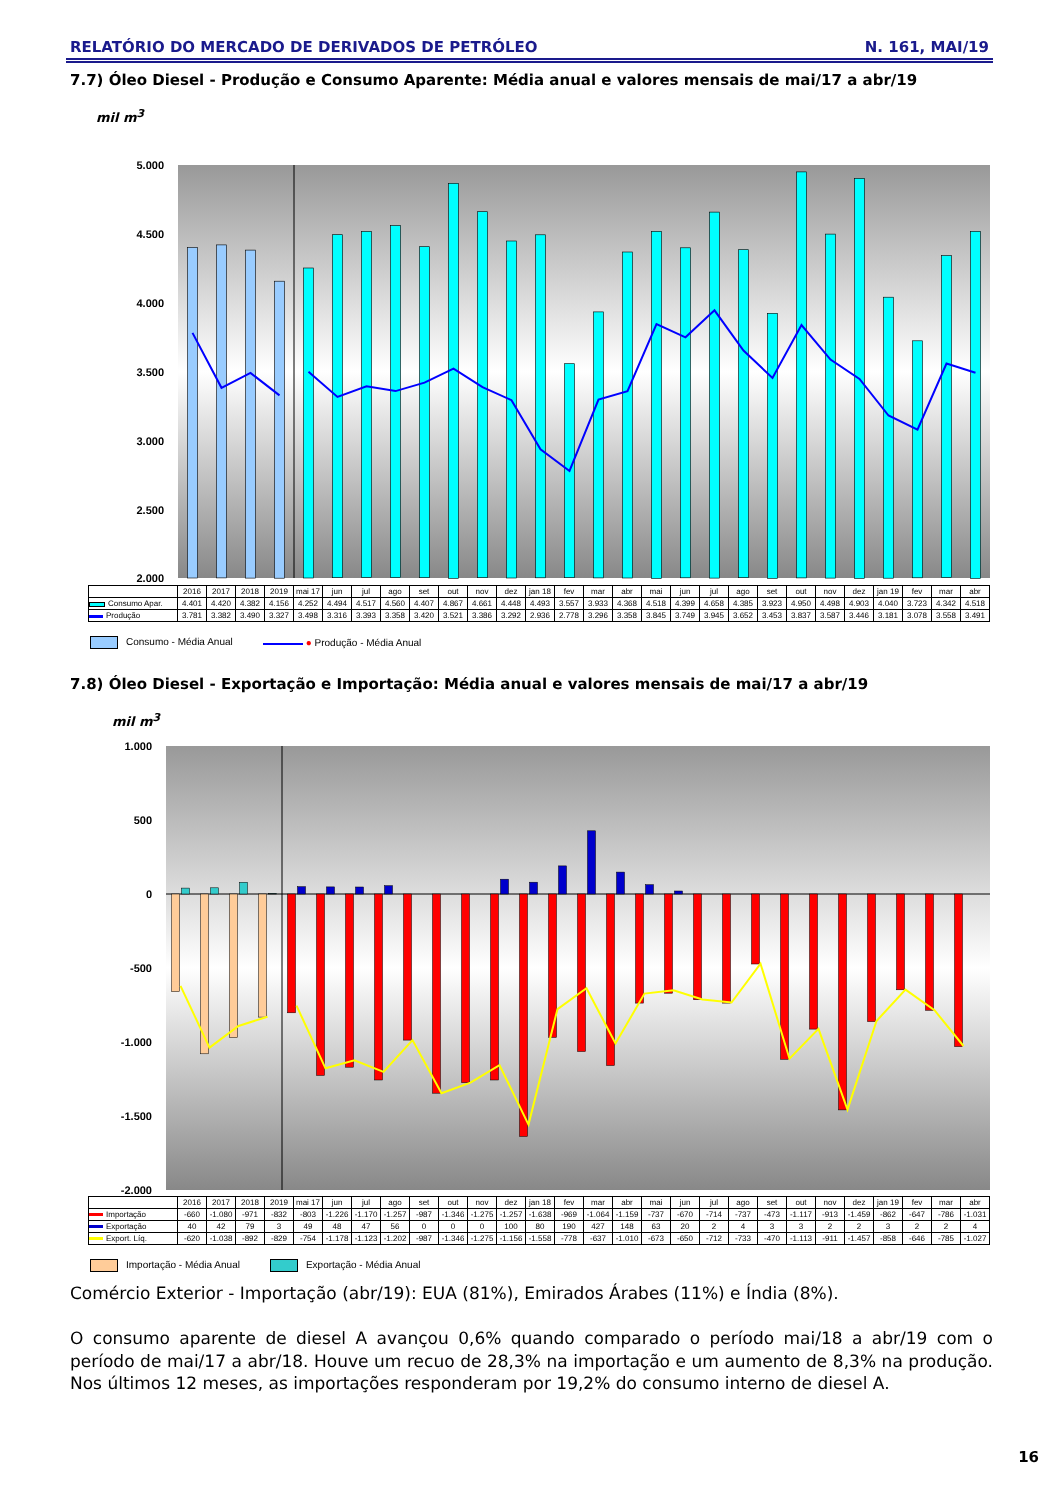RELATÓRIO DO MERCADO DE DERIVADOS DE PETRÓLEO N. 161, MAI/19
7.7) Óleo Diesel - Produção e Consumo Aparente: Média anual e valores mensais de mai/17 a abr/19
mil m<sup>3</sup>
5.000
4.500
4.000
3.500
3.000
2.500
2.000
| | 2016 | 2017 | 2018 | 2019 | mai 17 | jun | jul | ago | set | out | nov | dez | jan 18 | fev | mar | abr | mai | jun | jul | ago | set | out | nov | dez | jan 19 | fev | mar | abr |
| Consumo Apar. | 4.401 | 4.420 | 4.382 | 4.156 | 4.252 | 4.494 | 4.517 | 4.560 | 4.407 | 4.867 | 4.661 | 4.448 | 4.493 | 3.557 | 3.933 | 4.368 | 4.518 | 4.399 | 4.658 | 4.385 | 3.923 | 4.950 | 4.498 | 4.903 | 4.040 | 3.723 | 4.342 | 4.518 |
| Produção | 3.781 | 3.382 | 3.490 | 3.327 | 3.498 | 3.316 | 3.393 | 3.358 | 3.420 | 3.521 | 3.386 | 3.292 | 2.936 | 2.778 | 3.296 | 3.358 | 3.845 | 3.749 | 3.945 | 3.652 | 3.453 | 3.837 | 3.587 | 3.446 | 3.181 | 3.078 | 3.558 | 3.491 |
Consumo - Média Anual ● Produção - Média Anual
7.8) Óleo Diesel - Exportação e Importação: Média anual e valores mensais de mai/17 a abr/19
mil m<sup>3</sup>
1.000
500
0
-500
-1.000
-1.500
-2.000
| | 2016 | 2017 | 2018 | 2019 | mai 17 | jun | jul | ago | set | out | nov | dez | jan 18 | fev | mar | abr | mai | jun | jul | ago | set | out | nov | dez | jan 19 | fev | mar | abr |
| Importação | -660 | -1.080 | -971 | -832 | -803 | -1.226 | -1.170 | -1.257 | -987 | -1.346 | -1.275 | -1.257 | -1.638 | -969 | -1.064 | -1.159 | -737 | -670 | -714 | -737 | -473 | -1.117 | -913 | -1.459 | -862 | -647 | -786 | -1.031 |
| Exportação | 40 | 42 | 79 | 3 | 49 | 48 | 47 | 56 | 0 | 0 | 0 | 100 | 80 | 190 | 427 | 148 | 63 | 20 | 2 | 4 | 3 | 3 | 2 | 2 | 3 | 2 | 2 | 4 |
| Export. Líq. | -620 | -1.038 | -892 | -829 | -754 | -1.178 | -1.123 | -1.202 | -987 | -1.346 | -1.275 | -1.156 | -1.558 | -778 | -637 | -1.010 | -673 | -650 | -712 | -733 | -470 | -1.113 | -911 | -1.457 | -858 | -646 | -785 | -1.027 |
Importação - Média Anual Exportação - Média Anual
Comércio Exterior - Importação (abr/19): EUA (81%), Emirados Árabes (11%) e Índia (8%).
O consumo aparente de diesel A avançou 0,6% quando comparado o período mai/18 a abr/19 com o período de mai/17 a abr/18. Houve um recuo de 28,3% na importação e um aumento de 8,3% na produção. Nos últimos 12 meses, as importações responderam por 19,2% do consumo interno de diesel A.
16